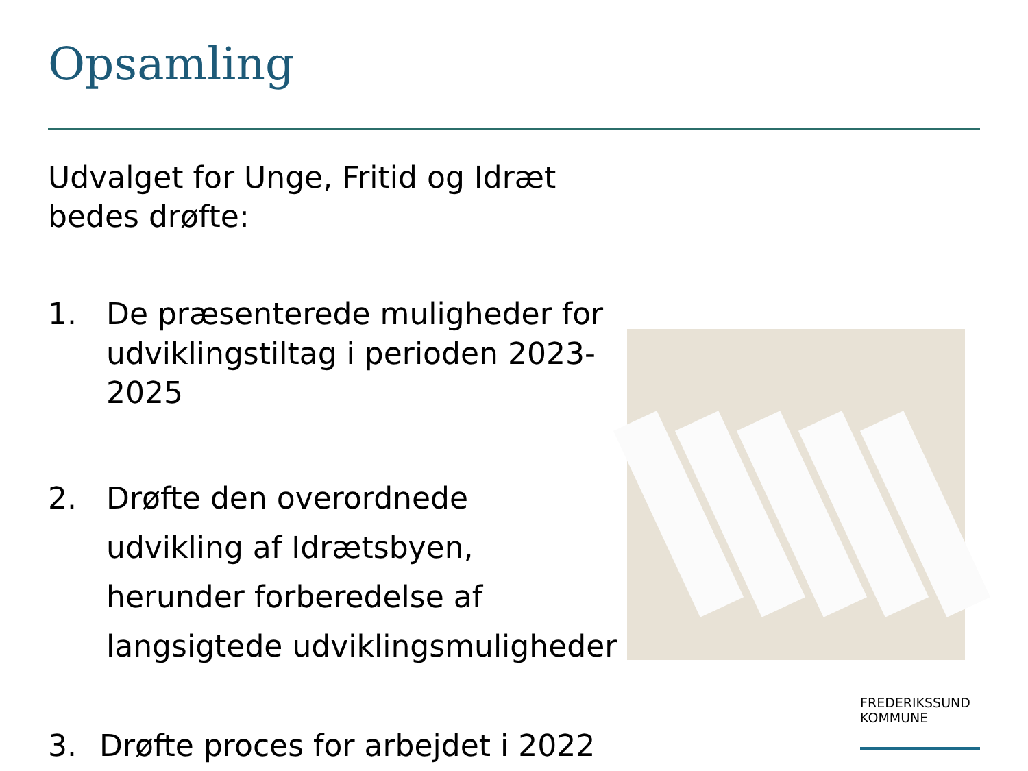Opsamling
Udvalget for Unge, Fritid og Idræt bedes drøfte:
1. De præsenterede muligheder for udviklingstiltag i perioden 2023-2025
2. Drøfte den overordnede
udvikling af Idrætsbyen,
herunder forberedelse af
langsigtede udviklingsmuligheder
3. Drøfte proces for arbejdet i 2022
FREDERIKSSUND
KOMMUNE